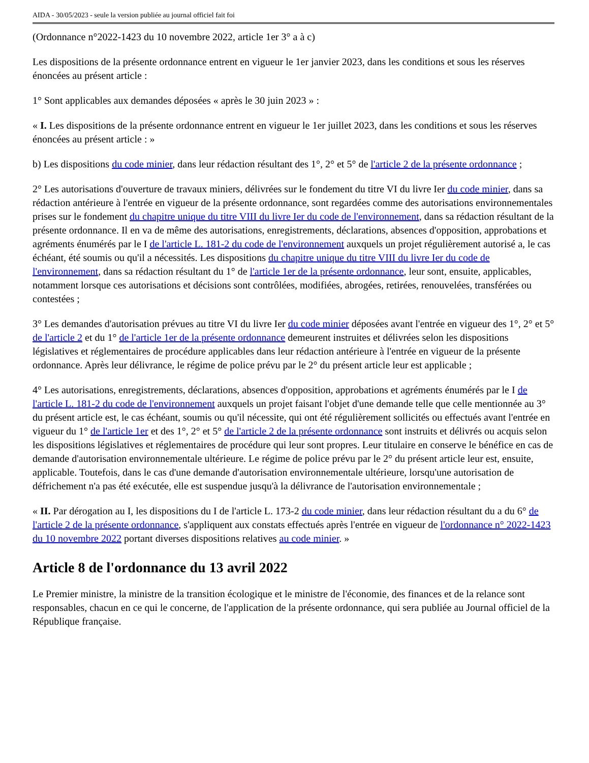AIDA - 30/05/2023 - seule la version publiée au journal officiel fait foi
(Ordonnance n°2022-1423 du 10 novembre 2022, article 1er 3° a à c)
Les dispositions de la présente ordonnance entrent en vigueur le 1er janvier 2023, dans les conditions et sous les réserves énoncées au présent article :
1° Sont applicables aux demandes déposées « après le 30 juin 2023 » :
« I. Les dispositions de la présente ordonnance entrent en vigueur le 1er juillet 2023, dans les conditions et sous les réserves énoncées au présent article : »
b) Les dispositions du code minier, dans leur rédaction résultant des 1°, 2° et 5° de l'article 2 de la présente ordonnance ;
2° Les autorisations d'ouverture de travaux miniers, délivrées sur le fondement du titre VI du livre Ier du code minier, dans sa rédaction antérieure à l'entrée en vigueur de la présente ordonnance, sont regardées comme des autorisations environnementales prises sur le fondement du chapitre unique du titre VIII du livre Ier du code de l'environnement, dans sa rédaction résultant de la présente ordonnance. Il en va de même des autorisations, enregistrements, déclarations, absences d'opposition, approbations et agréments énumérés par le I de l'article L. 181-2 du code de l'environnement auxquels un projet régulièrement autorisé a, le cas échéant, été soumis ou qu'il a nécessités. Les dispositions du chapitre unique du titre VIII du livre Ier du code de l'environnement, dans sa rédaction résultant du 1° de l'article 1er de la présente ordonnance, leur sont, ensuite, applicables, notamment lorsque ces autorisations et décisions sont contrôlées, modifiées, abrogées, retirées, renouvelées, transférées ou contestées ;
3° Les demandes d'autorisation prévues au titre VI du livre Ier du code minier déposées avant l'entrée en vigueur des 1°, 2° et 5° de l'article 2 et du 1° de l'article 1er de la présente ordonnance demeurent instruites et délivrées selon les dispositions législatives et réglementaires de procédure applicables dans leur rédaction antérieure à l'entrée en vigueur de la présente ordonnance. Après leur délivrance, le régime de police prévu par le 2° du présent article leur est applicable ;
4° Les autorisations, enregistrements, déclarations, absences d'opposition, approbations et agréments énumérés par le I de l'article L. 181-2 du code de l'environnement auxquels un projet faisant l'objet d'une demande telle que celle mentionnée au 3° du présent article est, le cas échéant, soumis ou qu'il nécessite, qui ont été régulièrement sollicités ou effectués avant l'entrée en vigueur du 1° de l'article 1er et des 1°, 2° et 5° de l'article 2 de la présente ordonnance sont instruits et délivrés ou acquis selon les dispositions législatives et réglementaires de procédure qui leur sont propres. Leur titulaire en conserve le bénéfice en cas de demande d'autorisation environnementale ultérieure. Le régime de police prévu par le 2° du présent article leur est, ensuite, applicable. Toutefois, dans le cas d'une demande d'autorisation environnementale ultérieure, lorsqu'une autorisation de défrichement n'a pas été exécutée, elle est suspendue jusqu'à la délivrance de l'autorisation environnementale ;
« II. Par dérogation au I, les dispositions du I de l'article L. 173-2 du code minier, dans leur rédaction résultant du a du 6° de l'article 2 de la présente ordonnance, s'appliquent aux constats effectués après l'entrée en vigueur de l'ordonnance n° 2022-1423 du 10 novembre 2022 portant diverses dispositions relatives au code minier. »
Article 8 de l'ordonnance du 13 avril 2022
Le Premier ministre, la ministre de la transition écologique et le ministre de l'économie, des finances et de la relance sont responsables, chacun en ce qui le concerne, de l'application de la présente ordonnance, qui sera publiée au Journal officiel de la République française.